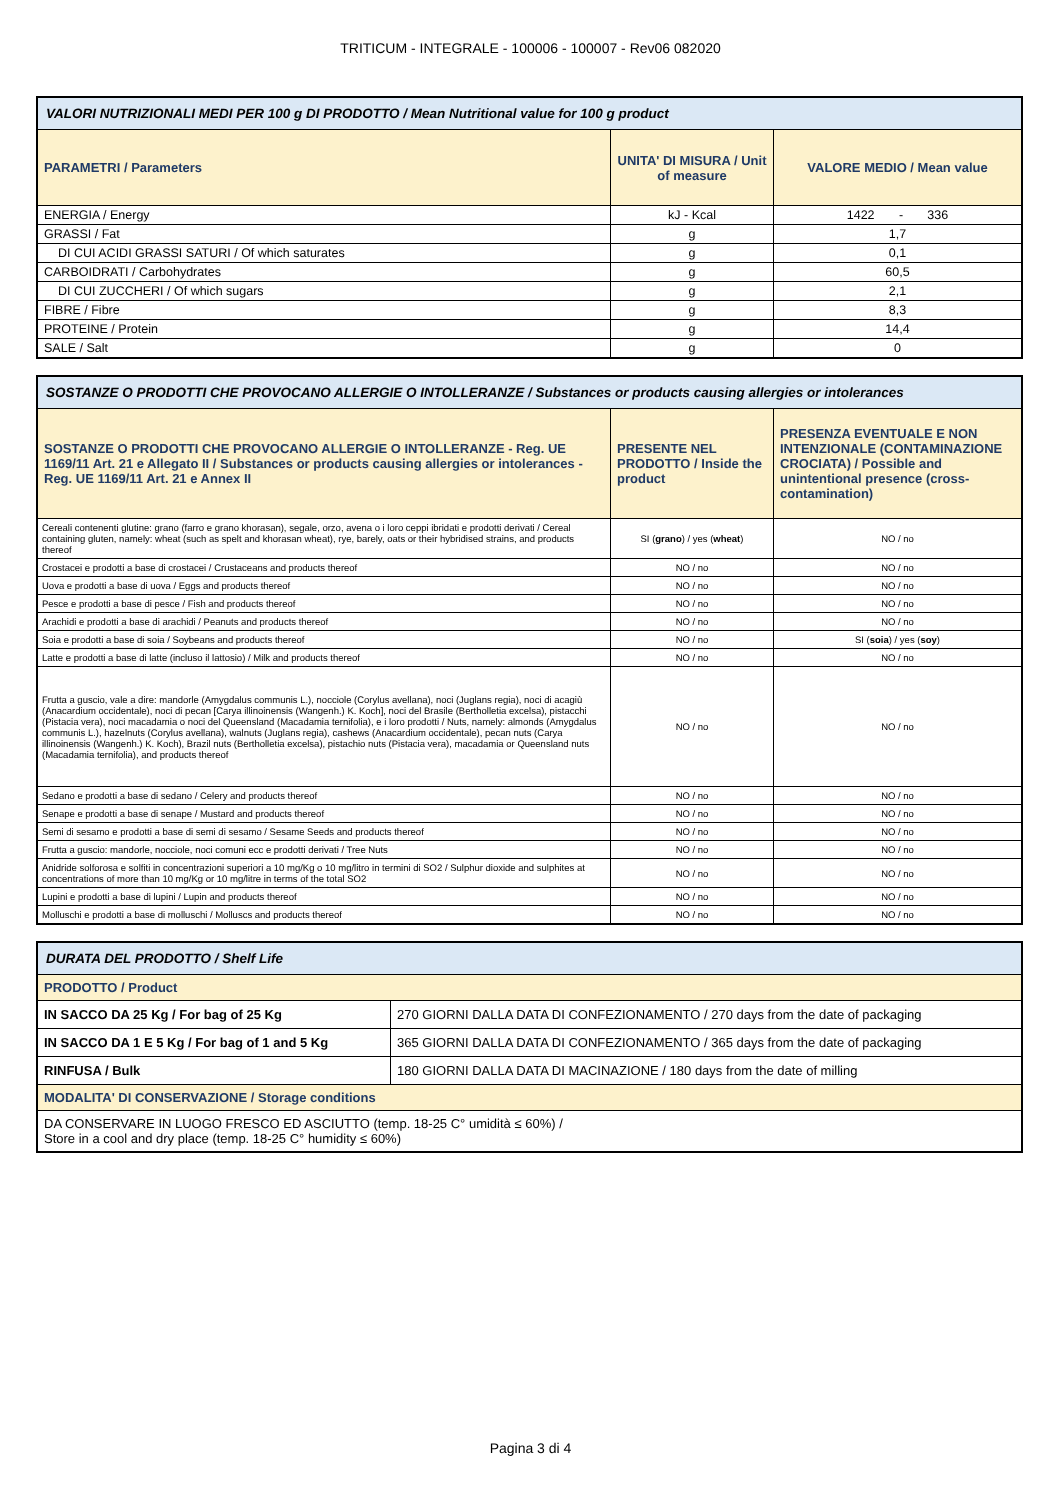TRITICUM - INTEGRALE - 100006 - 100007 - Rev06 082020
| VALORI NUTRIZIONALI MEDI PER 100 g DI PRODOTTO / Mean Nutritional value for 100 g product | | |
| --- | --- | --- |
| PARAMETRI / Parameters | UNITA' DI MISURA / Unit of measure | VALORE MEDIO / Mean value |
| ENERGIA / Energy | kJ - Kcal | 1422 - 336 |
| GRASSI / Fat | g | 1,7 |
| DI CUI ACIDI GRASSI SATURI / Of which saturates | g | 0,1 |
| CARBOIDRATI / Carbohydrates | g | 60,5 |
| DI CUI ZUCCHERI / Of which sugars | g | 2,1 |
| FIBRE / Fibre | g | 8,3 |
| PROTEINE / Protein | g | 14,4 |
| SALE / Salt | g | 0 |
| SOSTANZE O PRODOTTI CHE PROVOCANO ALLERGIE O INTOLLERANZE / Substances or products causing allergies or intolerances | | |
| --- | --- | --- |
| SOSTANZE O PRODOTTI CHE PROVOCANO ALLERGIE O INTOLLERANZE - Reg. UE 1169/11 Art. 21 e Allegato II / Substances or products causing allergies or intolerances - Reg. UE 1169/11 Art. 21 e Annex II | PRESENTE NEL PRODOTTO / Inside the product | PRESENZA EVENTUALE E NON INTENZIONALE (CONTAMINAZIONE CROCIATA) / Possible and unintentional presence (cross-contamination) |
| Cereali contenenti glutine: grano (farro e grano khorasan), segale, orzo, avena o i loro ceppi ibridati e prodotti derivati / Cereal containing gluten, namely: wheat (such as spelt and khorasan wheat), rye, barely, oats or their hybridised strains, and products thereof | SI ( grano ) / yes ( wheat ) | NO / no |
| Crostacei e prodotti a base di crostacei / Crustaceans and products thereof | NO / no | NO / no |
| Uova e prodotti a base di uova / Eggs and products thereof | NO / no | NO / no |
| Pesce e prodotti a base di pesce / Fish and products thereof | NO / no | NO / no |
| Arachidi e prodotti a base di arachidi / Peanuts and products thereof | NO / no | NO / no |
| Soia e prodotti a base di soia / Soybeans and products thereof | NO / no | SI ( soia ) / yes ( soy ) |
| Latte e prodotti a base di latte (incluso il lattosio) / Milk and products thereof | NO / no | NO / no |
| Frutta a guscio, vale a dire: mandorle (Amygdalus communis L.), nocciole (Corylus avellana), noci (Juglans regia), noci di acagiù (Anacardium occidentale), noci di pecan [Carya illinoinensis (Wangenh.) K. Koch], noci del Brasile (Bertholletia excelsa), pistacchi (Pistacia vera), noci macadamia o noci del Queensland (Macadamia ternifolia), e i loro prodotti / Nuts, namely: almonds (Amygdalus communis L.), hazelnuts (Corylus avellana), walnuts (Juglans regia), cashews (Anacardium occidentale), pecan nuts (Carya illinoinensis (Wangenh.) K. Koch), Brazil nuts (Bertholletia excelsa), pistachio nuts (Pistacia vera), macadamia or Queensland nuts (Macadamia ternifolia), and products thereof | NO / no | NO / no |
| Sedano e prodotti a base di sedano / Celery and products thereof | NO / no | NO / no |
| Senape e prodotti a base di senape / Mustard and products thereof | NO / no | NO / no |
| Semi di sesamo e prodotti a base di semi di sesamo / Sesame Seeds and products thereof | NO / no | NO / no |
| Frutta a guscio: mandorle, nocciole, noci comuni ecc e prodotti derivati / Tree Nuts | NO / no | NO / no |
| Anidride solforosa e solfiti in concentrazioni superiori a 10 mg/Kg o 10 mg/litro in termini di SO2 / Sulphur dioxide and sulphites at concentrations of more than 10 mg/Kg or 10 mg/litre in terms of the total SO2 | NO / no | NO / no |
| Lupini e prodotti a base di lupini / Lupin and products thereof | NO / no | NO / no |
| Molluschi e prodotti a base di molluschi / Molluscs and products thereof | NO / no | NO / no |
| DURATA DEL PRODOTTO / Shelf Life | |
| --- | --- |
| PRODOTTO / Product | |
| IN SACCO DA 25 Kg / For bag of 25 Kg | 270 GIORNI DALLA DATA DI CONFEZIONAMENTO / 270 days from the date of packaging |
| IN SACCO DA 1 E 5 Kg / For bag of 1 and 5 Kg | 365 GIORNI DALLA DATA DI CONFEZIONAMENTO / 365 days from the date of packaging |
| RINFUSA / Bulk | 180 GIORNI DALLA DATA DI MACINAZIONE / 180 days from the date of milling |
| MODALITA' DI CONSERVAZIONE / Storage conditions | |
| DA CONSERVARE IN LUOGO FRESCO ED ASCIUTTO (temp. 18-25 C° umidità ≤ 60%) / Store in a cool and dry place (temp. 18-25 C° humidity ≤ 60%) | |
Pagina 3 di 4